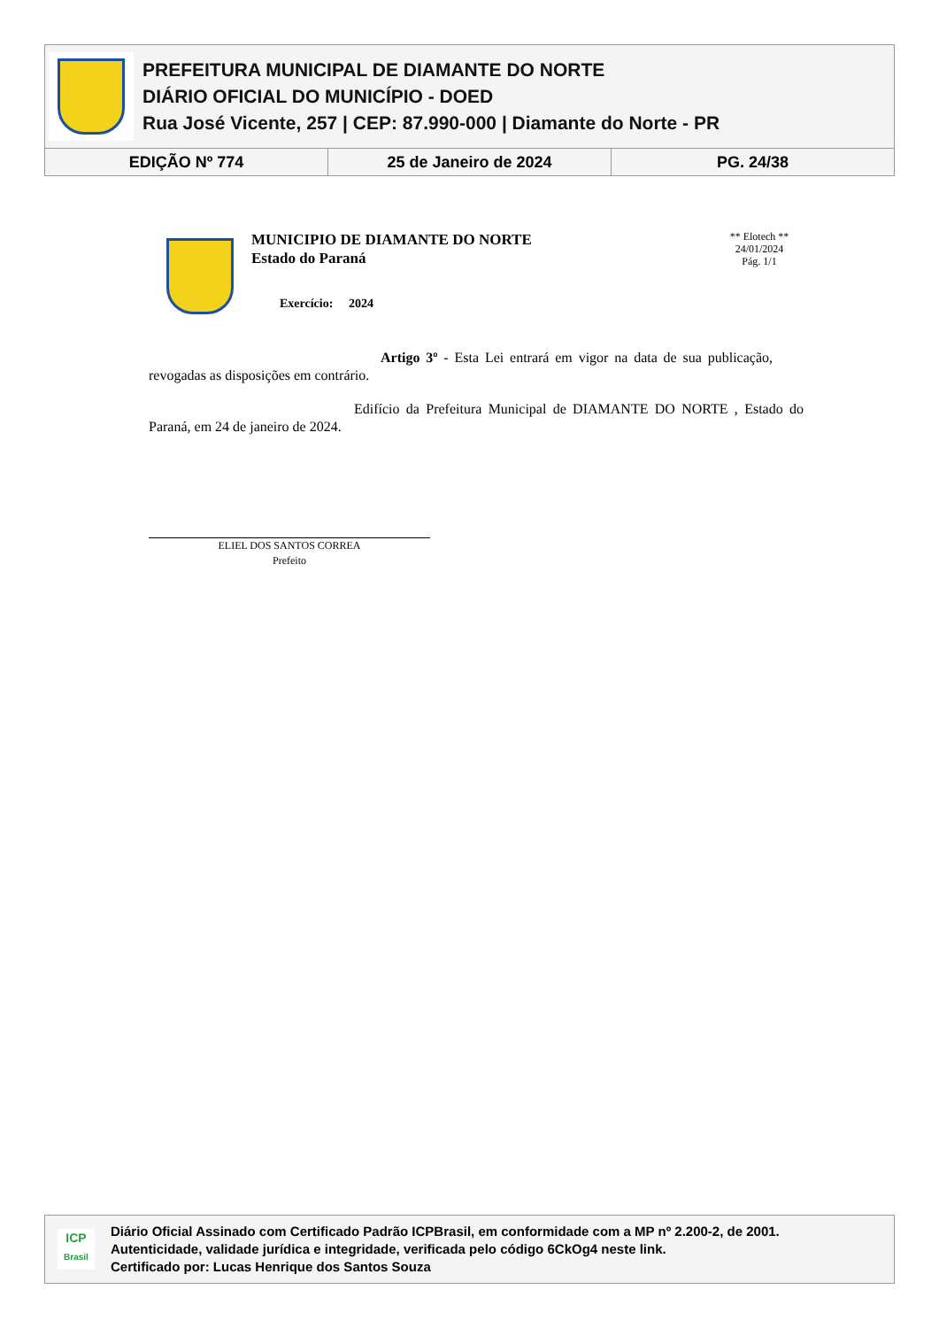PREFEITURA MUNICIPAL DE DIAMANTE DO NORTE
DIÁRIO OFICIAL DO MUNICÍPIO - DOED
Rua José Vicente, 257 | CEP: 87.990-000 | Diamante do Norte - PR
EDIÇÃO Nº 774 25 de Janeiro de 2024 PG. 24/38
MUNICIPIO DE DIAMANTE DO NORTE
Estado do Paraná
Exercício: 2024
** Elotech **
24/01/2024
Pág. 1/1
Artigo 3º - Esta Lei entrará em vigor na data de sua publicação, revogadas as disposições em contrário.
Edifício da Prefeitura Municipal de DIAMANTE DO NORTE , Estado do Paraná, em 24 de janeiro de 2024.
ELIEL DOS SANTOS CORREA
Prefeito
ICP
Brasil
Diário Oficial Assinado com Certificado Padrão ICPBrasil, em conformidade com a MP nº 2.200-2, de 2001.
Autenticidade, validade jurídica e integridade, verificada pelo código 6CkOg4 neste link.
Certificado por: Lucas Henrique dos Santos Souza